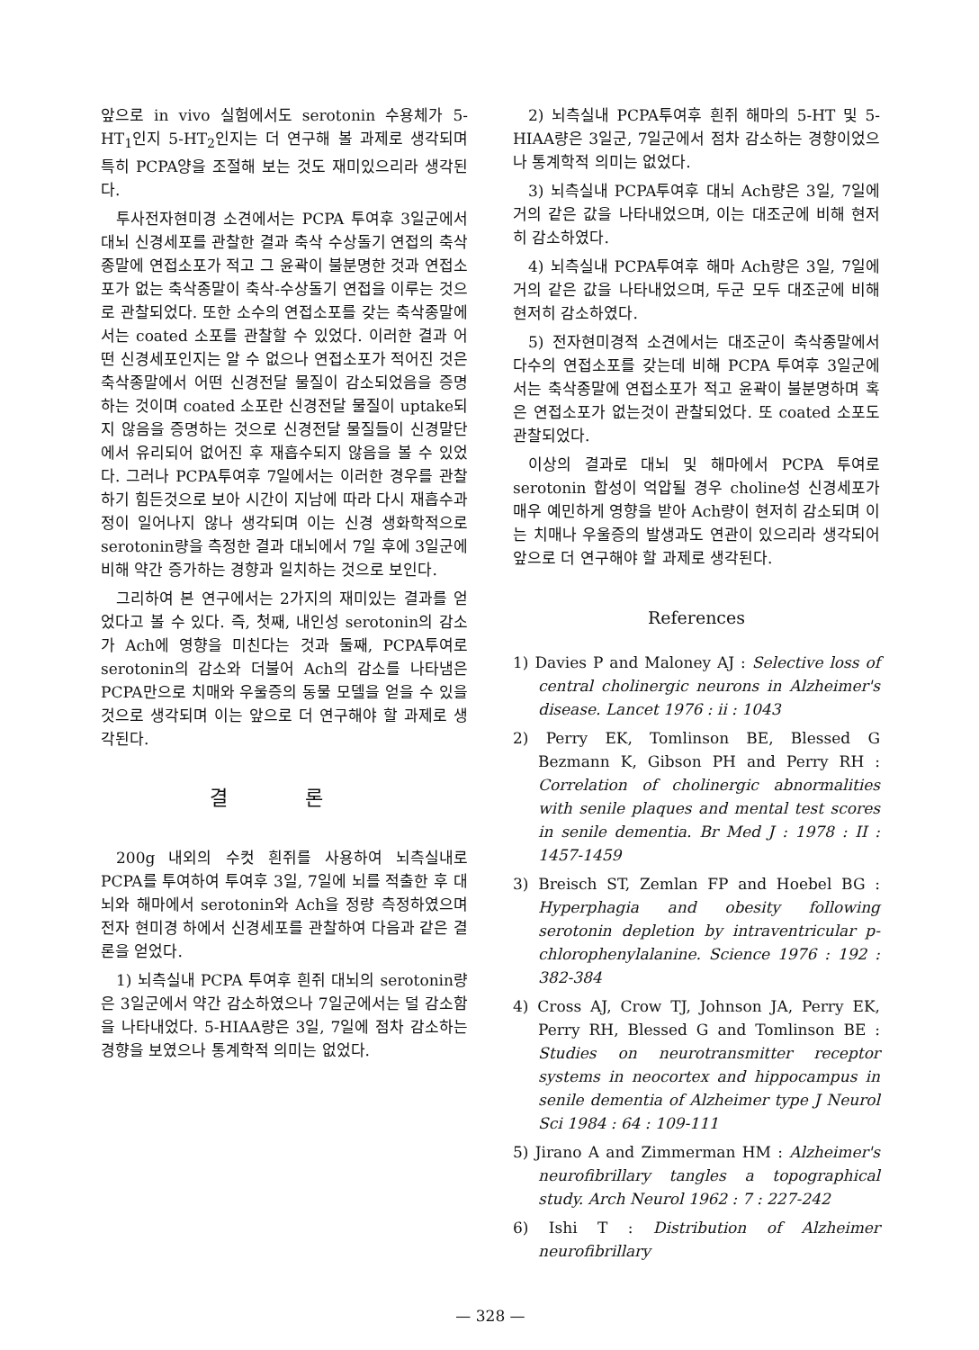앞으로 in vivo 실험에서도 serotonin 수용체가 5-HT<sub>1</sub>인지 5-HT<sub>2</sub>인지는 더 연구해 볼 과제로 생각되며 특히 PCPA양을 조절해 보는 것도 재미있으리라 생각된다.
투사전자현미경 소견에서는 PCPA 투여후 3일군에서 대뇌 신경세포를 관찰한 결과 축삭 수상돌기 연접의 축삭종말에 연접소포가 적고 그 윤곽이 불분명한 것과 연접소포가 없는 축삭종말이 축삭-수상돌기 연접을 이루는 것으로 관찰되었다. 또한 소수의 연접소포를 갖는 축삭종말에서는 coated 소포를 관찰할 수 있었다. 이러한 결과 어떤 신경세포인지는 알 수 없으나 연접소포가 적어진 것은 축삭종말에서 어떤 신경전달 물질이 감소되었음을 증명하는 것이며 coated 소포란 신경전달 물질이 uptake되지 않음을 증명하는 것으로 신경전달 물질들이 신경말단에서 유리되어 없어진 후 재흡수되지 않음을 볼 수 있었다. 그러나 PCPA투여후 7일에서는 이러한 경우를 관찰하기 힘든것으로 보아 시간이 지남에 따라 다시 재흡수과정이 일어나지 않나 생각되며 이는 신경 생화학적으로 serotonin량을 측정한 결과 대뇌에서 7일 후에 3일군에 비해 약간 증가하는 경향과 일치하는 것으로 보인다.
그리하여 본 연구에서는 2가지의 재미있는 결과를 얻었다고 볼 수 있다. 즉, 첫째, 내인성 serotonin의 감소가 Ach에 영향을 미친다는 것과 둘째, PCPA투여로 serotonin의 감소와 더불어 Ach의 감소를 나타냄은 PCPA만으로 치매와 우울증의 동물 모델을 얻을 수 있을 것으로 생각되며 이는 앞으로 더 연구해야 할 과제로 생각된다.
결 론
200g 내외의 수컷 흰쥐를 사용하여 뇌측실내로 PCPA를 투여하여 투여후 3일, 7일에 뇌를 적출한 후 대뇌와 해마에서 serotonin와 Ach을 정량 측정하였으며 전자 현미경 하에서 신경세포를 관찰하여 다음과 같은 결론을 얻었다.
1) 뇌측실내 PCPA 투여후 흰쥐 대뇌의 serotonin량은 3일군에서 약간 감소하였으나 7일군에서는 덜 감소함을 나타내었다. 5-HIAA량은 3일, 7일에 점차 감소하는 경향을 보였으나 통계학적 의미는 없었다.
2) 뇌측실내 PCPA투여후 흰쥐 해마의 5-HT 및 5-HIAA량은 3일군, 7일군에서 점차 감소하는 경향이었으나 통계학적 의미는 없었다.
3) 뇌측실내 PCPA투여후 대뇌 Ach량은 3일, 7일에 거의 같은 값을 나타내었으며, 이는 대조군에 비해 현저히 감소하였다.
4) 뇌측실내 PCPA투여후 해마 Ach량은 3일, 7일에 거의 같은 값을 나타내었으며, 두군 모두 대조군에 비해 현저히 감소하였다.
5) 전자현미경적 소견에서는 대조군이 축삭종말에서 다수의 연접소포를 갖는데 비해 PCPA 투여후 3일군에서는 축삭종말에 연접소포가 적고 윤곽이 불분명하며 혹은 연접소포가 없는것이 관찰되었다. 또 coated 소포도 관찰되었다.
이상의 결과로 대뇌 및 해마에서 PCPA 투여로 serotonin 합성이 억압될 경우 choline성 신경세포가 매우 예민하게 영향을 받아 Ach량이 현저히 감소되며 이는 치매나 우울증의 발생과도 연관이 있으리라 생각되어 앞으로 더 연구해야 할 과제로 생각된다.
References
1) Davies P and Maloney AJ : Selective loss of central cholinergic neurons in Alzheimer's disease. Lancet 1976 : ii : 1043
2) Perry EK, Tomlinson BE, Blessed G Bezmann K, Gibson PH and Perry RH : Correlation of cholinergic abnormalities with senile plaques and mental test scores in senile dementia. Br Med J : 1978 : II : 1457-1459
3) Breisch ST, Zemlan FP and Hoebel BG : Hyperphagia and obesity following serotonin depletion by intraventricular p-chlorophenylalanine. Science 1976 : 192 : 382-384
4) Cross AJ, Crow TJ, Johnson JA, Perry EK, Perry RH, Blessed G and Tomlinson BE : Studies on neurotransmitter receptor systems in neocortex and hippocampus in senile dementia of Alzheimer type J Neurol Sci 1984 : 64 : 109-111
5) Jirano A and Zimmerman HM : Alzheimer's neurofibrillary tangles a topographical study. Arch Neurol 1962 : 7 : 227-242
6) Ishi T : Distribution of Alzheimer neurofibrillary
— 328 —